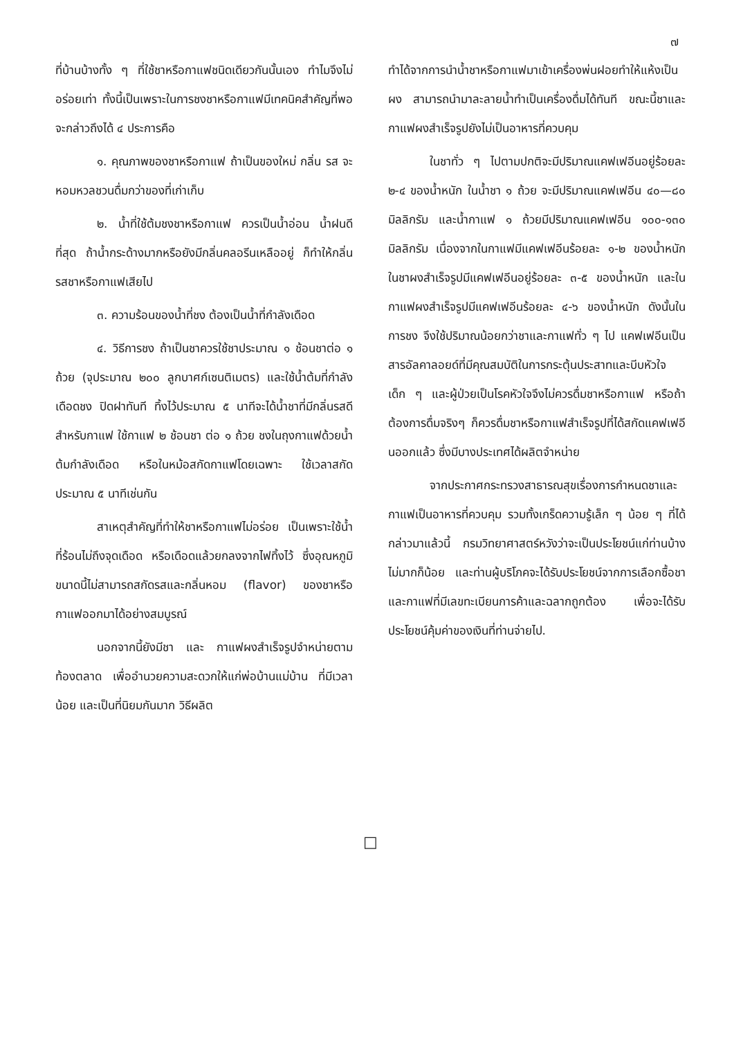๗
ที่บ้านบ้างทั้ง ๆ ที่ใช้ชาหรือกาแฟชนิดเดียวกันนั้นเอง ทำไมจึงไม่อร่อยเท่า ทั้งนี้เป็นเพราะในการชงชาหรือกาแฟมีเทคนิคสำคัญที่พอจะกล่าวถึงได้ ๔ ประการคือ
๑. คุณภาพของชาหรือกาแฟ ถ้าเป็นของใหม่ กลิ่น รส จะหอมหวลชวนดื่มกว่าของที่เก่าเก็บ
๒. น้ำที่ใช้ต้มชงชาหรือกาแฟ ควรเป็นน้ำอ่อน น้ำฝนดีที่สุด ถ้าน้ำกระด้างมากหรือยังมีกลิ่นคลอรีนเหลืออยู่ ก็ทำให้กลิ่นรสชาหรือกาแฟเสียไป
๓. ความร้อนของน้ำที่ชง ต้องเป็นน้ำที่กำลังเดือด
๔. วิธีการชง ถ้าเป็นชาควรใช้ชาประมาณ ๑ ช้อนชาต่อ ๑ ถ้วย (จุประมาณ ๒๐๐ ลูกบาศก์เซนติเมตร) และใช้น้ำต้มที่กำลังเดือดชง ปิดฝาทันที ทิ้งไว้ประมาณ ๕ นาทีจะได้น้ำชาที่มีกลิ่นรสดี สำหรับกาแฟ ใช้กาแฟ ๒ ช้อนชา ต่อ ๑ ถ้วย ชงในถุงกาแฟด้วยน้ำต้มกำลังเดือด หรือในหม้อสกัดกาแฟโดยเฉพาะ ใช้เวลาสกัดประมาณ ๕ นาทีเช่นกัน
สาเหตุสำคัญที่ทำให้ชาหรือกาแฟไม่อร่อย เป็นเพราะใช้น้ำที่ร้อนไม่ถึงจุดเดือด หรือเดือดแล้วยกลงจากไฟทิ้งไว้ ซึ่งอุณหภูมิขนาดนี้ไม่สามารถสกัดรสและกลิ่นหอม (flavor) ของชาหรือกาแฟออกมาได้อย่างสมบูรณ์
นอกจากนี้ยังมีชา และ กาแฟผงสำเร็จรูปจำหน่ายตามท้องตลาด เพื่ออำนวยความสะดวกให้แก่พ่อบ้านแม่บ้าน ที่มีเวลาน้อย และเป็นที่นิยมกันมาก วิธีผลิต
ทำได้จากการนำน้ำชาหรือกาแฟมาเข้าเครื่องพ่นฝอยทำให้แห้งเป็นผง สามารถนำมาละลายน้ำทำเป็นเครื่องดื่มได้ทันที ขณะนี้ชาและกาแฟผงสำเร็จรูปยังไม่เป็นอาหารที่ควบคุม
ในชาทั่ว ๆ ไปตามปกติจะมีปริมาณแคฟเฟอีนอยู่ร้อยละ ๒-๔ ของน้ำหนัก ในน้ำชา ๑ ถ้วย จะมีปริมาณแคฟเฟอีน ๔๐—๘๐ มิลลิกรัม และน้ำกาแฟ ๑ ถ้วยมีปริมาณแคฟเฟอีน ๑๐๐-๑๓๐ มิลลิกรัม เนื่องจากในกาแฟมีแคฟเฟอีนร้อยละ ๑-๒ ของน้ำหนัก ในชาผงสำเร็จรูปมีแคฟเฟอีนอยู่ร้อยละ ๓-๕ ของน้ำหนัก และในกาแฟผงสำเร็จรูปมีแคฟเฟอีนร้อยละ ๔-๖ ของน้ำหนัก ดังนั้นในการชง จึงใช้ปริมาณน้อยกว่าชาและกาแฟทั่ว ๆ ไป แคฟเฟอีนเป็นสารอัลคาลอยด์ที่มีคุณสมบัติในการกระตุ้นประสาทและบีบหัวใจ เด็ก ๆ และผู้ป่วยเป็นโรคหัวใจจึงไม่ควรดื่มชาหรือกาแฟ หรือถ้าต้องการดื่มจริงๆ ก็ควรดื่มชาหรือกาแฟสำเร็จรูปที่ได้สกัดแคฟเฟอีนออกแล้ว ซึ่งมีบางประเทศได้ผลิตจำหน่าย
จากประกาศกระทรวงสาธารณสุขเรื่องการกำหนดชาและกาแฟเป็นอาหารที่ควบคุม รวมทั้งเกร็ดความรู้เล็ก ๆ น้อย ๆ ที่ได้กล่าวมาแล้วนี้ กรมวิทยาศาสตร์หวังว่าจะเป็นประโยชน์แก่ท่านบ้างไม่มากก็น้อย และท่านผู้บริโภคจะได้รับประโยชน์จากการเลือกซื้อชาและกาแฟที่มีเลขทะเบียนการค้าและฉลากถูกต้อง เพื่อจะได้รับประโยชน์คุ้มค่าของเงินที่ท่านจ่ายไป.
□